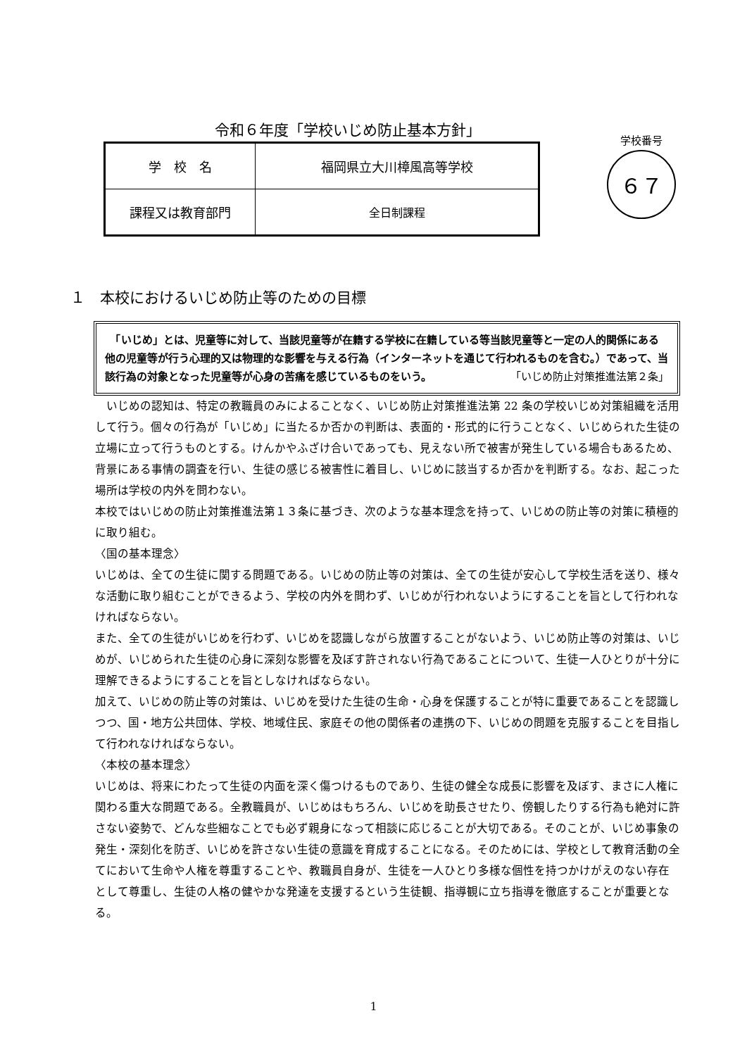令和６年度「学校いじめ防止基本方針」
学校番号
６７
| 学 校 名 | 福岡県立大川樟風高等学校 |
| 課程又は教育部門 | 全日制課程 |
１　本校におけるいじめ防止等のための目標
　「いじめ」とは、児童等に対して、当該児童等が在籍する学校に在籍している等当該児童等と一定の人的関係にある他の児童等が行う心理的又は物理的な影響を与える行為（インターネットを通じて行われるものを含む。）であって、当該行為の対象となった児童等が心身の苦痛を感じているものをいう。 「いじめ防止対策推進法第２条」
　いじめの認知は、特定の教職員のみによることなく、いじめ防止対策推進法第 22 条の学校いじめ対策組織を活用して行う。個々の行為が「いじめ」に当たるか否かの判断は、表面的・形式的に行うことなく、いじめられた生徒の立場に立って行うものとする。けんかやふざけ合いであっても、見えない所で被害が発生している場合もあるため、背景にある事情の調査を行い、生徒の感じる被害性に着目し、いじめに該当するか否かを判断する。なお、起こった場所は学校の内外を問わない。
本校ではいじめの防止対策推進法第１３条に基づき、次のような基本理念を持って、いじめの防止等の対策に積極的に取り組む。
〈国の基本理念〉
いじめは、全ての生徒に関する問題である。いじめの防止等の対策は、全ての生徒が安心して学校生活を送り、様々な活動に取り組むことができるよう、学校の内外を問わず、いじめが行われないようにすることを旨として行われなければならない。
また、全ての生徒がいじめを行わず、いじめを認識しながら放置することがないよう、いじめ防止等の対策は、いじめが、いじめられた生徒の心身に深刻な影響を及ぼす許されない行為であることについて、生徒一人ひとりが十分に理解できるようにすることを旨としなければならない。
加えて、いじめの防止等の対策は、いじめを受けた生徒の生命・心身を保護することが特に重要であることを認識しつつ、国・地方公共団体、学校、地域住民、家庭その他の関係者の連携の下、いじめの問題を克服することを目指して行われなければならない。
〈本校の基本理念〉
いじめは、将来にわたって生徒の内面を深く傷つけるものであり、生徒の健全な成長に影響を及ぼす、まさに人権に関わる重大な問題である。全教職員が、いじめはもちろん、いじめを助長させたり、傍観したりする行為も絶対に許さない姿勢で、どんな些細なことでも必ず親身になって相談に応じることが大切である。そのことが、いじめ事象の発生・深刻化を防ぎ、いじめを許さない生徒の意識を育成することになる。そのためには、学校として教育活動の全てにおいて生命や人権を尊重することや、教職員自身が、生徒を一人ひとり多様な個性を持つかけがえのない存在として尊重し、生徒の人格の健やかな発達を支援するという生徒観、指導観に立ち指導を徹底することが重要となる。
1